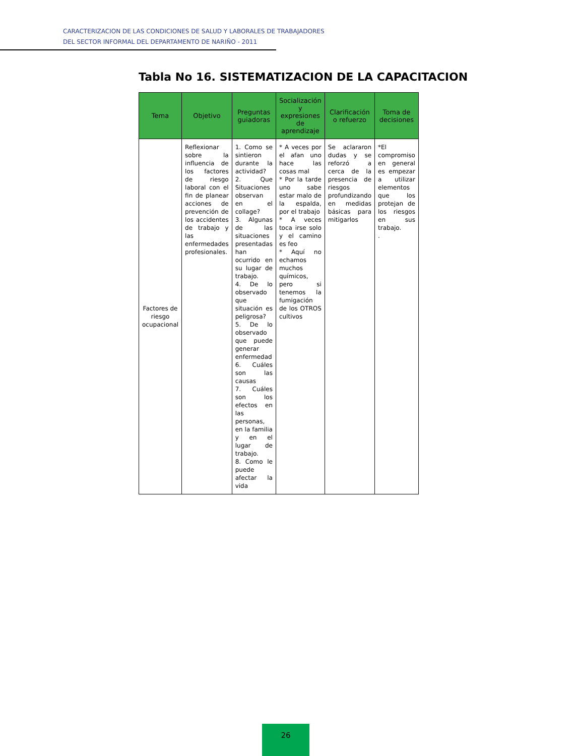CARACTERIZACION DE LAS CONDICIONES DE SALUD Y LABORALES DE TRABAJADORES
DEL SECTOR INFORMAL DEL DEPARTAMENTO DE NARIÑO - 2011
Tabla No 16. SISTEMATIZACION DE LA CAPACITACION
| Tema | Objetivo | Preguntas guiadoras | Socialización y expresiones de aprendizaje | Clarificación o refuerzo | Toma de decisiones |
| --- | --- | --- | --- | --- | --- |
| Factores de riesgo ocupacional | Reflexionar sobre la influencia de los factores de riesgo laboral con el fin de planear acciones de prevención de los accidentes de trabajo y las enfermedades profesionales. | 1. Como se sintieron durante la actividad? 2. Que Situaciones observan en el collage? 3. Algunas de las situaciones presentadas han ocurrido en su lugar de trabajo. 4. De lo observado que situación es peligrosa? 5. De lo observado que puede generar enfermedad 6. Cuáles son las causas 7. Cuáles son los efectos en las personas, en la familia y en el lugar de trabajo. 8. Como le puede afectar la vida | * A veces por el afan uno hace las cosas mal * Por la tarde uno sabe estar malo de la espalda, por el trabajo * A veces toca irse solo y el camino es feo * Aquí no echamos muchos químicos, pero si tenemos la fumigación de los OTROS cultivos | Se aclararon dudas y se reforzó a cerca de la presencia de riesgos profundizando en medidas básicas para mitigarlos | *El compromiso en general es empezar a utilizar elementos que los protejan de los riesgos en sus trabajo. . |
26